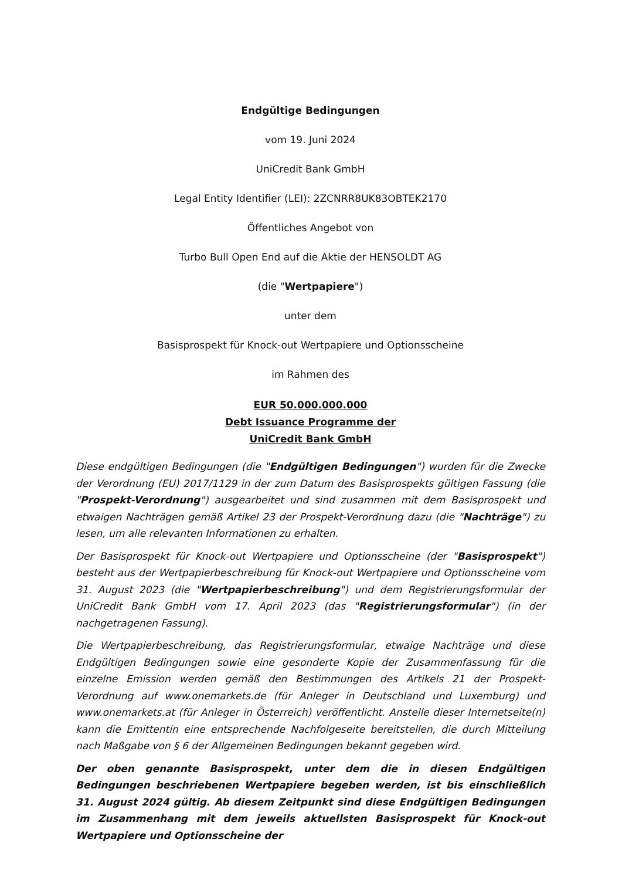Endgültige Bedingungen
vom 19. Juni 2024
UniCredit Bank GmbH
Legal Entity Identifier (LEI): 2ZCNRR8UK83OBTEK2170
Öffentliches Angebot von
Turbo Bull Open End auf die Aktie der HENSOLDT AG
(die "Wertpapiere")
unter dem
Basisprospekt für Knock-out Wertpapiere und Optionsscheine
im Rahmen des
EUR 50.000.000.000
Debt Issuance Programme der
UniCredit Bank GmbH
Diese endgültigen Bedingungen (die "Endgültigen Bedingungen") wurden für die Zwecke der Verordnung (EU) 2017/1129 in der zum Datum des Basisprospekts gültigen Fassung (die "Prospekt-Verordnung") ausgearbeitet und sind zusammen mit dem Basisprospekt und etwaigen Nachträgen gemäß Artikel 23 der Prospekt-Verordnung dazu (die "Nachträge") zu lesen, um alle relevanten Informationen zu erhalten.
Der Basisprospekt für Knock-out Wertpapiere und Optionsscheine (der "Basisprospekt") besteht aus der Wertpapierbeschreibung für Knock-out Wertpapiere und Optionsscheine vom 31. August 2023 (die "Wertpapierbeschreibung") und dem Registrierungsformular der UniCredit Bank GmbH vom 17. April 2023 (das "Registrierungsformular") (in der nachgetragenen Fassung).
Die Wertpapierbeschreibung, das Registrierungsformular, etwaige Nachträge und diese Endgültigen Bedingungen sowie eine gesonderte Kopie der Zusammenfassung für die einzelne Emission werden gemäß den Bestimmungen des Artikels 21 der Prospekt-Verordnung auf www.onemarkets.de (für Anleger in Deutschland und Luxemburg) und www.onemarkets.at (für Anleger in Österreich) veröffentlicht. Anstelle dieser Internetseite(n) kann die Emittentin eine entsprechende Nachfolgeseite bereitstellen, die durch Mitteilung nach Maßgabe von § 6 der Allgemeinen Bedingungen bekannt gegeben wird.
Der oben genannte Basisprospekt, unter dem die in diesen Endgültigen Bedingungen beschriebenen Wertpapiere begeben werden, ist bis einschließlich 31. August 2024 gültig. Ab diesem Zeitpunkt sind diese Endgültigen Bedingungen im Zusammenhang mit dem jeweils aktuellsten Basisprospekt für Knock-out Wertpapiere und Optionsscheine der